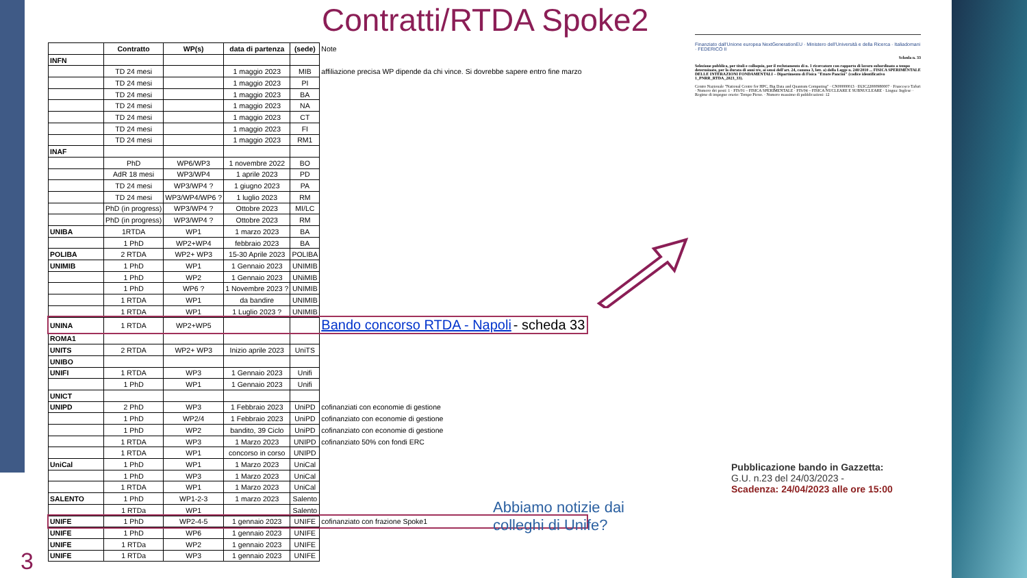Contratti/RTDA Spoke2
| | Contratto | WP(s) | data di partenza | (sede) | Note |
| INFN | | | | | |
| | TD 24 mesi | | 1 maggio 2023 | MIB | affiliazione precisa WP dipende da chi vince. Si dovrebbe sapere entro fine marzo |
| | TD 24 mesi | | 1 maggio 2023 | PI | |
| | TD 24 mesi | | 1 maggio 2023 | BA | |
| | TD 24 mesi | | 1 maggio 2023 | NA | |
| | TD 24 mesi | | 1 maggio 2023 | CT | |
| | TD 24 mesi | | 1 maggio 2023 | FI | |
| | TD 24 mesi | | 1 maggio 2023 | RM1 | |
| INAF | | | | | |
| | PhD | WP6/WP3 | 1 novembre 2022 | BO | |
| | AdR 18 mesi | WP3/WP4 | 1 aprile 2023 | PD | |
| | TD 24 mesi | WP3/WP4 ? | 1 giugno 2023 | PA | |
| | TD 24 mesi | WP3/WP4/WP6 ? | 1 luglio 2023 | RM | |
| | PhD (in progress) | WP3/WP4 ? | Ottobre 2023 | MI/LC | |
| | PhD (in progress) | WP3/WP4 ? | Ottobre 2023 | RM | |
| UNIBA | 1RTDA | WP1 | 1 marzo 2023 | BA | |
| | 1 PhD | WP2+WP4 | febbraio 2023 | BA | |
| POLIBA | 2 RTDA | WP2+ WP3 | 15-30 Aprile 2023 | POLIBA | |
| UNIMIB | 1 PhD | WP1 | 1 Gennaio 2023 | UNIMIB | |
| | 1 PhD | WP2 | 1 Gennaio 2023 | UNiMIB | |
| | 1 PhD | WP6 ? | 1 Novembre 2023 ? | UNIMIB | |
| | 1 RTDA | WP1 | da bandire | UNIMIB | |
| | 1 RTDA | WP1 | 1 Luglio 2023 ? | UNIMIB | |
| UNINA | 1 RTDA | WP2+WP5 | | | Bando concorso RTDA - Napoli - scheda 33 |
| ROMA1 | | | | | |
| UNITS | 2 RTDA | WP2+ WP3 | Inizio aprile 2023 | UniTS | |
| UNIBO | | | | | |
| UNIFI | 1 RTDA | WP3 | 1 Gennaio 2023 | Unifi | |
| | 1 PhD | WP1 | 1 Gennaio 2023 | Unifi | |
| UNICT | | | | | |
| UNIPD | 2 PhD | WP3 | 1 Febbraio 2023 | UniPD | cofinanziati con economie di gestione |
| | 1 PhD | WP2/4 | 1 Febbraio 2023 | UniPD | cofinanziato con economie di gestione |
| | 1 PhD | WP2 | bandito, 39 Ciclo | UniPD | cofinanziato con economie di gestione |
| | 1 RTDA | WP3 | 1 Marzo 2023 | UNIPD | cofinanziato 50% con fondi ERC |
| | 1 RTDA | WP1 | concorso in corso | UNIPD | |
| UniCal | 1 PhD | WP1 | 1 Marzo 2023 | UniCal | |
| | 1 PhD | WP3 | 1 Marzo 2023 | UniCal | |
| | 1 RTDA | WP1 | 1 Marzo 2023 | UniCal | |
| SALENTO | 1 PhD | WP1-2-3 | 1 marzo 2023 | Salento | |
| | 1 RTDa | WP1 | | Salento | |
| UNIFE | 1 PhD | WP2-4-5 | 1 gennaio 2023 | UNIFE | cofinanziato con frazione Spoke1 |
| UNIFE | 1 PhD | WP6 | 1 gennaio 2023 | UNIFE | |
| UNIFE | 1 RTDa | WP2 | 1 gennaio 2023 | UNIFE | |
| UNIFE | 1 RTDa | WP3 | 1 gennaio 2023 | UNIFE | |
Finanziato dall'Unione europea NextGenerationEU · Ministero dell'Università e della Ricerca · Italiadomani · FEDERICO II
Scheda n. 33
Selezione pubblica, per titoli e colloquio, per il reclutamento di n. 1 ricercatore con rapporto di lavoro subordinato a tempo determinato, per la durata di anni tre, ai sensi dell'art. 24, comma 3, lett. a) della Legge n. 240/2010 ... FISICA SPERIMENTALE DELLE INTERAZIONI FONDAMENTALI – Dipartimento di Fisica "Ettore Pancini" (codice identificativo 1_PNRR_RTDA_2023_33).
Centro Nazionale "National Centre for HPC, Big Data and Quantum Computing" · CN00000013 · E63C22000980007 · Francesco Tafuri · Numero dei posti: 1 · FIS/01 – FISICA SPERIMENTALE · FIS/04 – FISICA NUCLEARE E SUBNUCLEARE · Lingua: Inglese · Regime di impegno orario: Tempo Pieno. · Numero massimo di pubblicazioni: 12
Pubblicazione bando in Gazzetta:
G.U. n.23 del 24/03/2023 -
Scadenza: 24/04/2023 alle ore 15:00
Abbiamo notizie dai colleghi di Unife?
3